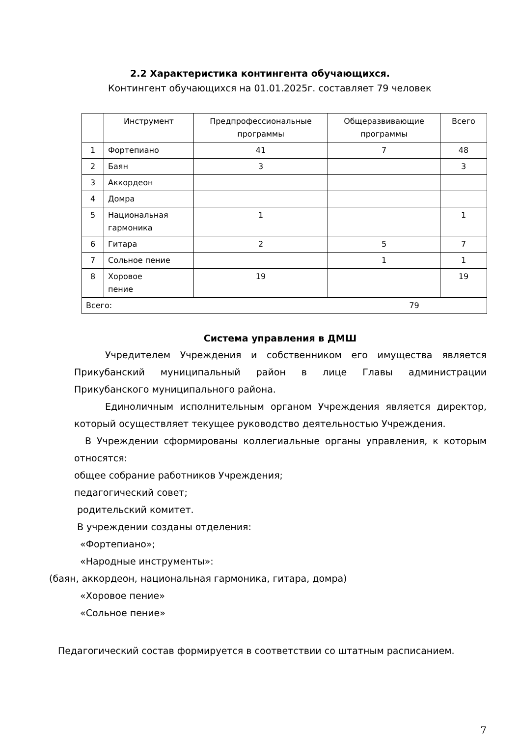2.2 Характеристика контингента обучающихся.
Контингент обучающихся на 01.01.2025г. составляет 79 человек
| | Инструмент | Предпрофессиональные программы | Общеразвивающие программы | Всего |
| 1 | Фортепиано | 41 | 7 | 48 |
| 2 | Баян | 3 | | 3 |
| 3 | Аккордеон | | | |
| 4 | Домра | | | |
| 5 | Национальная гармоника | 1 | | 1 |
| 6 | Гитара | 2 | 5 | 7 |
| 7 | Сольное пение | | 1 | 1 |
| 8 | Хоровое пение | 19 | | 19 |
| Всего: 79 | | | | |
Система управления в ДМШ
Учредителем Учреждения и собственником его имущества является Прикубанский муниципальный район в лице Главы администрации Прикубанского муниципального района.
Единоличным исполнительным органом Учреждения является директор, который осуществляет текущее руководство деятельностью Учреждения.
В Учреждении сформированы коллегиальные органы управления, к которым относятся:
общее собрание работников Учреждения;
педагогический совет;
родительский комитет.
В учреждении созданы отделения:
«Фортепиано»;
«Народные инструменты»:
(баян, аккордеон, национальная гармоника, гитара, домра)
«Хоровое пение»
«Сольное пение»
Педагогический состав формируется в соответствии со штатным расписанием.
7